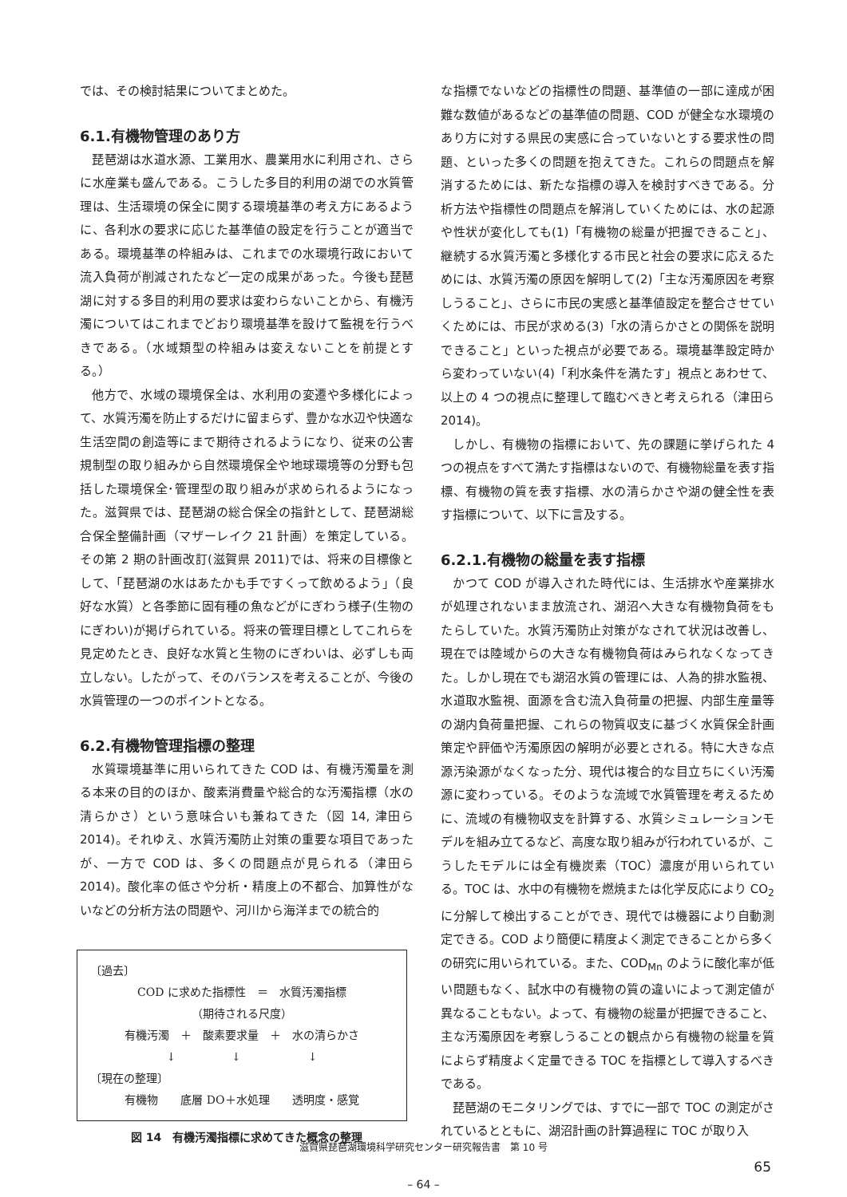では、その検討結果についてまとめた。
6.1.有機物管理のあり方
琵琶湖は水道水源、工業用水、農業用水に利用され、さらに水産業も盛んである。こうした多目的利用の湖での水質管理は、生活環境の保全に関する環境基準の考え方にあるように、各利水の要求に応じた基準値の設定を行うことが適当である。環境基準の枠組みは、これまでの水環境行政において流入負荷が削減されたなど一定の成果があった。今後も琵琶湖に対する多目的利用の要求は変わらないことから、有機汚濁についてはこれまでどおり環境基準を設けて監視を行うべきである。（水域類型の枠組みは変えないことを前提とする。）
他方で、水域の環境保全は、水利用の変遷や多様化によって、水質汚濁を防止するだけに留まらず、豊かな水辺や快適な生活空間の創造等にまで期待されるようになり、従来の公害規制型の取り組みから自然環境保全や地球環境等の分野も包括した環境保全･管理型の取り組みが求められるようになった。滋賀県では、琵琶湖の総合保全の指針として、琵琶湖総合保全整備計画（マザーレイク 21 計画）を策定している。その第 2 期の計画改訂(滋賀県 2011)では、将来の目標像として、「琵琶湖の水はあたかも手ですくって飲めるよう」（良好な水質）と各季節に固有種の魚などがにぎわう様子(生物のにぎわい)が掲げられている。将来の管理目標としてこれらを見定めたとき、良好な水質と生物のにぎわいは、必ずしも両立しない。したがって、そのバランスを考えることが、今後の水質管理の一つのポイントとなる。
6.2.有機物管理指標の整理
水質環境基準に用いられてきた COD は、有機汚濁量を測る本来の目的のほか、酸素消費量や総合的な汚濁指標（水の清らかさ）という意味合いも兼ねてきた（図 14, 津田ら 2014)。それゆえ、水質汚濁防止対策の重要な項目であったが、一方で COD は、多くの問題点が見られる（津田ら 2014)。酸化率の低さや分析・精度上の不都合、加算性がないなどの分析方法の問題や、河川から海洋までの統合的
〔過去〕
COD に求めた指標性　＝　水質汚濁指標
（期待される尺度）
有機汚濁　＋　酸素要求量　＋　水の清らかさ
↓　　　　　↓　　　　　　↓
〔現在の整理〕
有機物　　底層 DO＋水処理　　透明度・感覚
図 14　有機汚濁指標に求めてきた概念の整理
な指標でないなどの指標性の問題、基準値の一部に達成が困難な数値があるなどの基準値の問題、COD が健全な水環境のあり方に対する県民の実感に合っていないとする要求性の問題、といった多くの問題を抱えてきた。これらの問題点を解消するためには、新たな指標の導入を検討すべきである。分析方法や指標性の問題点を解消していくためには、水の起源や性状が変化しても(1)「有機物の総量が把握できること」、継続する水質汚濁と多様化する市民と社会の要求に応えるためには、水質汚濁の原因を解明して(2)「主な汚濁原因を考察しうること」、さらに市民の実感と基準値設定を整合させていくためには、市民が求める(3)「水の清らかさとの関係を説明できること」といった視点が必要である。環境基準設定時から変わっていない(4)「利水条件を満たす」視点とあわせて、以上の 4 つの視点に整理して臨むべきと考えられる（津田ら 2014)。
しかし、有機物の指標において、先の課題に挙げられた 4 つの視点をすべて満たす指標はないので、有機物総量を表す指標、有機物の質を表す指標、水の清らかさや湖の健全性を表す指標について、以下に言及する。
6.2.1.有機物の総量を表す指標
かつて COD が導入された時代には、生活排水や産業排水が処理されないまま放流され、湖沼へ大きな有機物負荷をもたらしていた。水質汚濁防止対策がなされて状況は改善し、現在では陸域からの大きな有機物負荷はみられなくなってきた。しかし現在でも湖沼水質の管理には、人為的排水監視、水道取水監視、面源を含む流入負荷量の把握、内部生産量等の湖内負荷量把握、これらの物質収支に基づく水質保全計画策定や評価や汚濁原因の解明が必要とされる。特に大きな点源汚染源がなくなった分、現代は複合的な目立ちにくい汚濁源に変わっている。そのような流域で水質管理を考えるために、流域の有機物収支を計算する、水質シミュレーションモデルを組み立てるなど、高度な取り組みが行われているが、こうしたモデルには全有機炭素（TOC）濃度が用いられている。TOC は、水中の有機物を燃焼または化学反応により CO<sub>2</sub> に分解して検出することができ、現代では機器により自動測定できる。COD より簡便に精度よく測定できることから多くの研究に用いられている。また、COD<sub>Mn</sub> のように酸化率が低い問題もなく、試水中の有機物の質の違いによって測定値が異なることもない。よって、有機物の総量が把握できること、主な汚濁原因を考察しうることの観点から有機物の総量を質によらず精度よく定量できる TOC を指標として導入するべきである。
琵琶湖のモニタリングでは、すでに一部で TOC の測定がされているとともに、湖沼計画の計算過程に TOC が取り入
滋賀県琵琶湖環境科学研究センター研究報告書　第 10 号
65
– 64 –